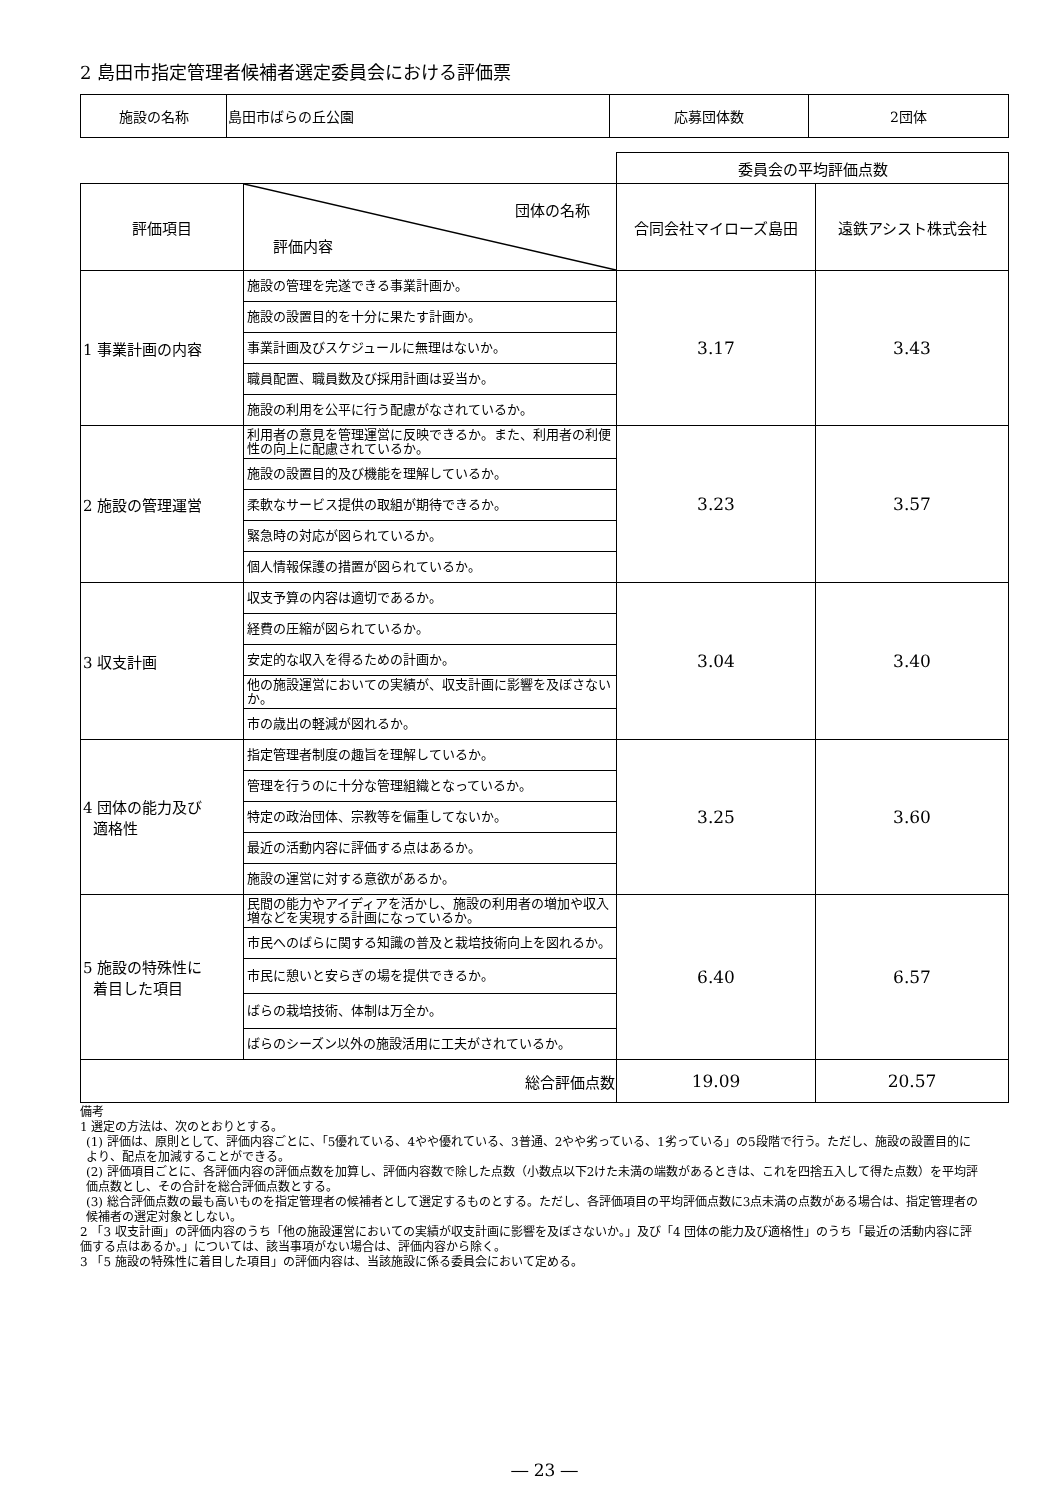2 島田市指定管理者候補者選定委員会における評価票
| 施設の名称 | 島田市ばらの丘公園 | 応募団体数 | 2団体 |
| | | 委員会の平均評価点数 | |
| 評価項目 | 団体の名称 評価内容 | 合同会社マイローズ島田 | 遠鉄アシスト株式会社 |
| 1 事業計画の内容 | 施設の管理を完遂できる事業計画か。 | 3.17 | 3.43 |
| | 施設の設置目的を十分に果たす計画か。 | | |
| | 事業計画及びスケジュールに無理はないか。 | | |
| | 職員配置、職員数及び採用計画は妥当か。 | | |
| | 施設の利用を公平に行う配慮がなされているか。 | | |
| 2 施設の管理運営 | 利用者の意見を管理運営に反映できるか。また、利用者の利便性の向上に配慮されているか。 | 3.23 | 3.57 |
| | 施設の設置目的及び機能を理解しているか。 | | |
| | 柔軟なサービス提供の取組が期待できるか。 | | |
| | 緊急時の対応が図られているか。 | | |
| | 個人情報保護の措置が図られているか。 | | |
| 3 収支計画 | 収支予算の内容は適切であるか。 | 3.04 | 3.40 |
| | 経費の圧縮が図られているか。 | | |
| | 安定的な収入を得るための計画か。 | | |
| | 他の施設運営においての実績が、収支計画に影響を及ぼさないか。 | | |
| | 市の歳出の軽減が図れるか。 | | |
| 4 団体の能力及び 適格性 | 指定管理者制度の趣旨を理解しているか。 | 3.25 | 3.60 |
| | 管理を行うのに十分な管理組織となっているか。 | | |
| | 特定の政治団体、宗教等を偏重してないか。 | | |
| | 最近の活動内容に評価する点はあるか。 | | |
| | 施設の運営に対する意欲があるか。 | | |
| 5 施設の特殊性に 着目した項目 | 民間の能力やアイディアを活かし、施設の利用者の増加や収入増などを実現する計画になっているか。 | 6.40 | 6.57 |
| | 市民へのばらに関する知識の普及と栽培技術向上を図れるか。 | | |
| | 市民に憩いと安らぎの場を提供できるか。 | | |
| | ばらの栽培技術、体制は万全か。 | | |
| | ばらのシーズン以外の施設活用に工夫がされているか。 | | |
| 総合評価点数 | | 19.09 | 20.57 |
備考
1 選定の方法は、次のとおりとする。
(1) 評価は、原則として、評価内容ごとに、「5優れている、4やや優れている、3普通、2やや劣っている、1劣っている」の5段階で行う。ただし、施設の設置目的により、配点を加減することができる。
(2) 評価項目ごとに、各評価内容の評価点数を加算し、評価内容数で除した点数（小数点以下2けた未満の端数があるときは、これを四捨五入して得た点数）を平均評価点数とし、その合計を総合評価点数とする。
(3) 総合評価点数の最も高いものを指定管理者の候補者として選定するものとする。ただし、各評価項目の平均評価点数に3点未満の点数がある場合は、指定管理者の候補者の選定対象としない。
2 「3 収支計画」の評価内容のうち「他の施設運営においての実績が収支計画に影響を及ぼさないか。」及び「4 団体の能力及び適格性」のうち「最近の活動内容に評価する点はあるか。」については、該当事項がない場合は、評価内容から除く。
3 「5 施設の特殊性に着目した項目」の評価内容は、当該施設に係る委員会において定める。
― 23 ―